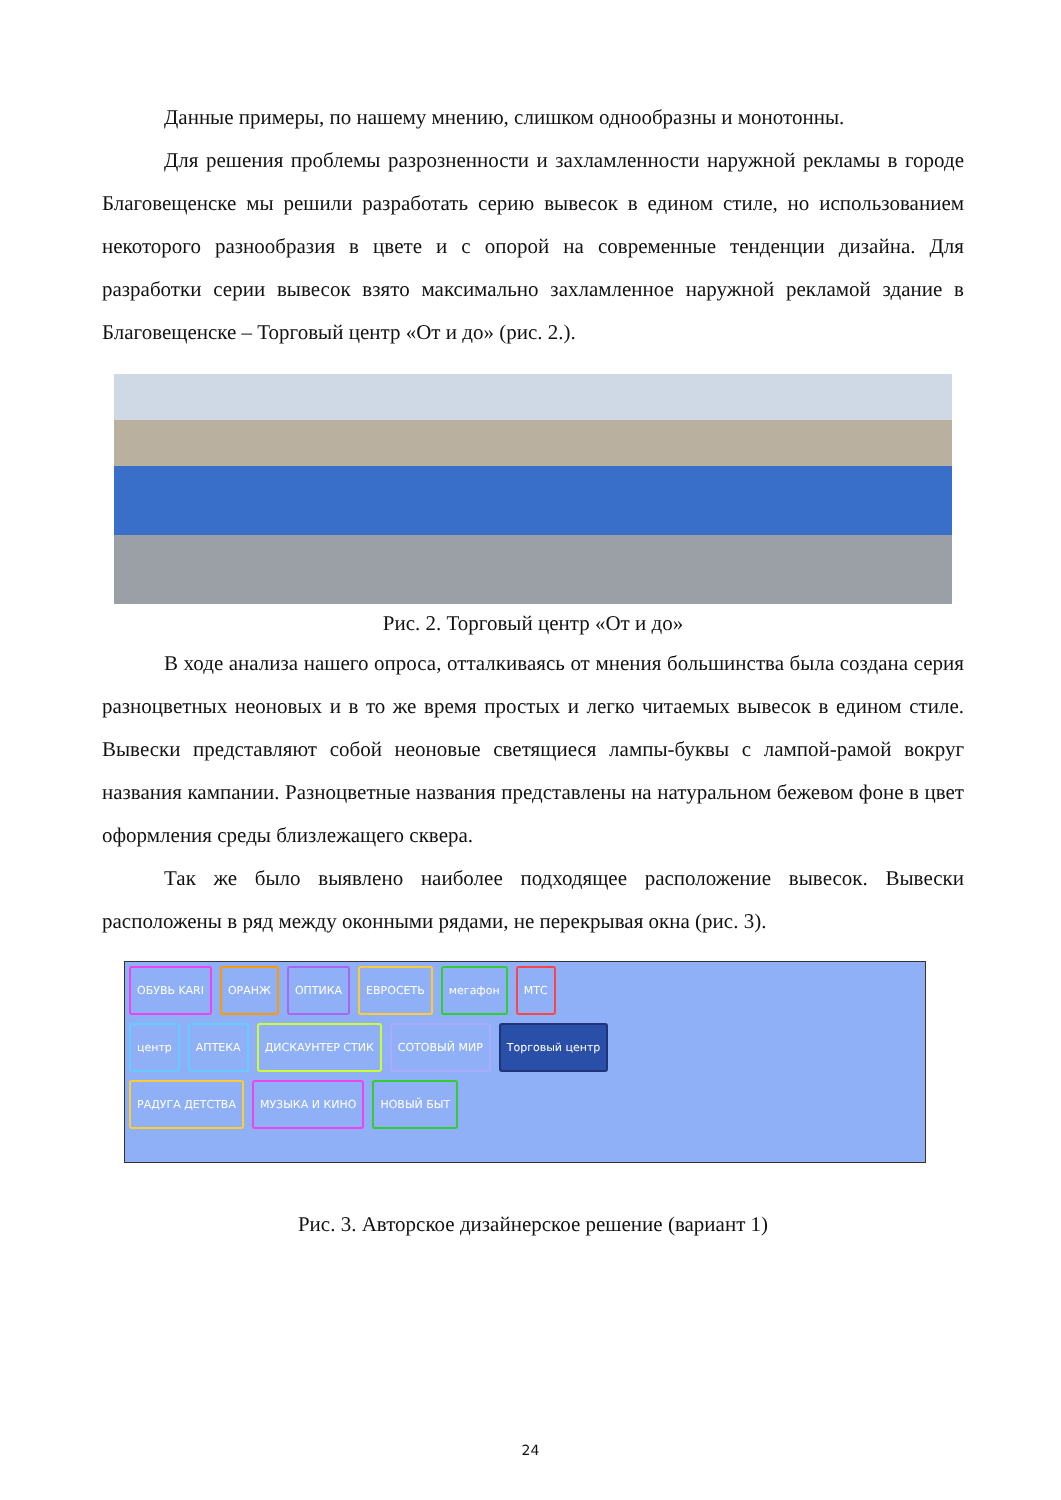Данные примеры, по нашему мнению, слишком однообразны и монотонны.
Для решения проблемы разрозненности и захламленности наружной рекламы в городе Благовещенске мы решили разработать серию вывесок в едином стиле, но использованием некоторого разнообразия в цвете и с опорой на современные тенденции дизайна. Для разработки серии вывесок взято максимально захламленное наружной рекламой здание в Благовещенске – Торговый центр «От и до» (рис. 2.).
Рис. 2. Торговый центр «От и до»
В ходе анализа нашего опроса, отталкиваясь от мнения большинства была создана серия разноцветных неоновых и в то же время простых и легко читаемых вывесок в едином стиле. Вывески представляют собой неоновые светящиеся лампы-буквы с лампой-рамой вокруг названия кампании. Разноцветные названия представлены на натуральном бежевом фоне в цвет оформления среды близлежащего сквера.
Так же было выявлено наиболее подходящее расположение вывесок. Вывески расположены в ряд между оконными рядами, не перекрывая окна (рис. 3).
ОБУВЬ KARI ОРАНЖ ОПТИКА ЕВРОСЕТЬ мегафон МТС
центр АПТЕКА ДИСКАУНТЕР СТИК СОТОВЫЙ МИР Торговый центр
РАДУГА ДЕТСТВА МУЗЫКА И КИНО НОВЫЙ БЫТ
Рис. 3. Авторское дизайнерское решение (вариант 1)
24